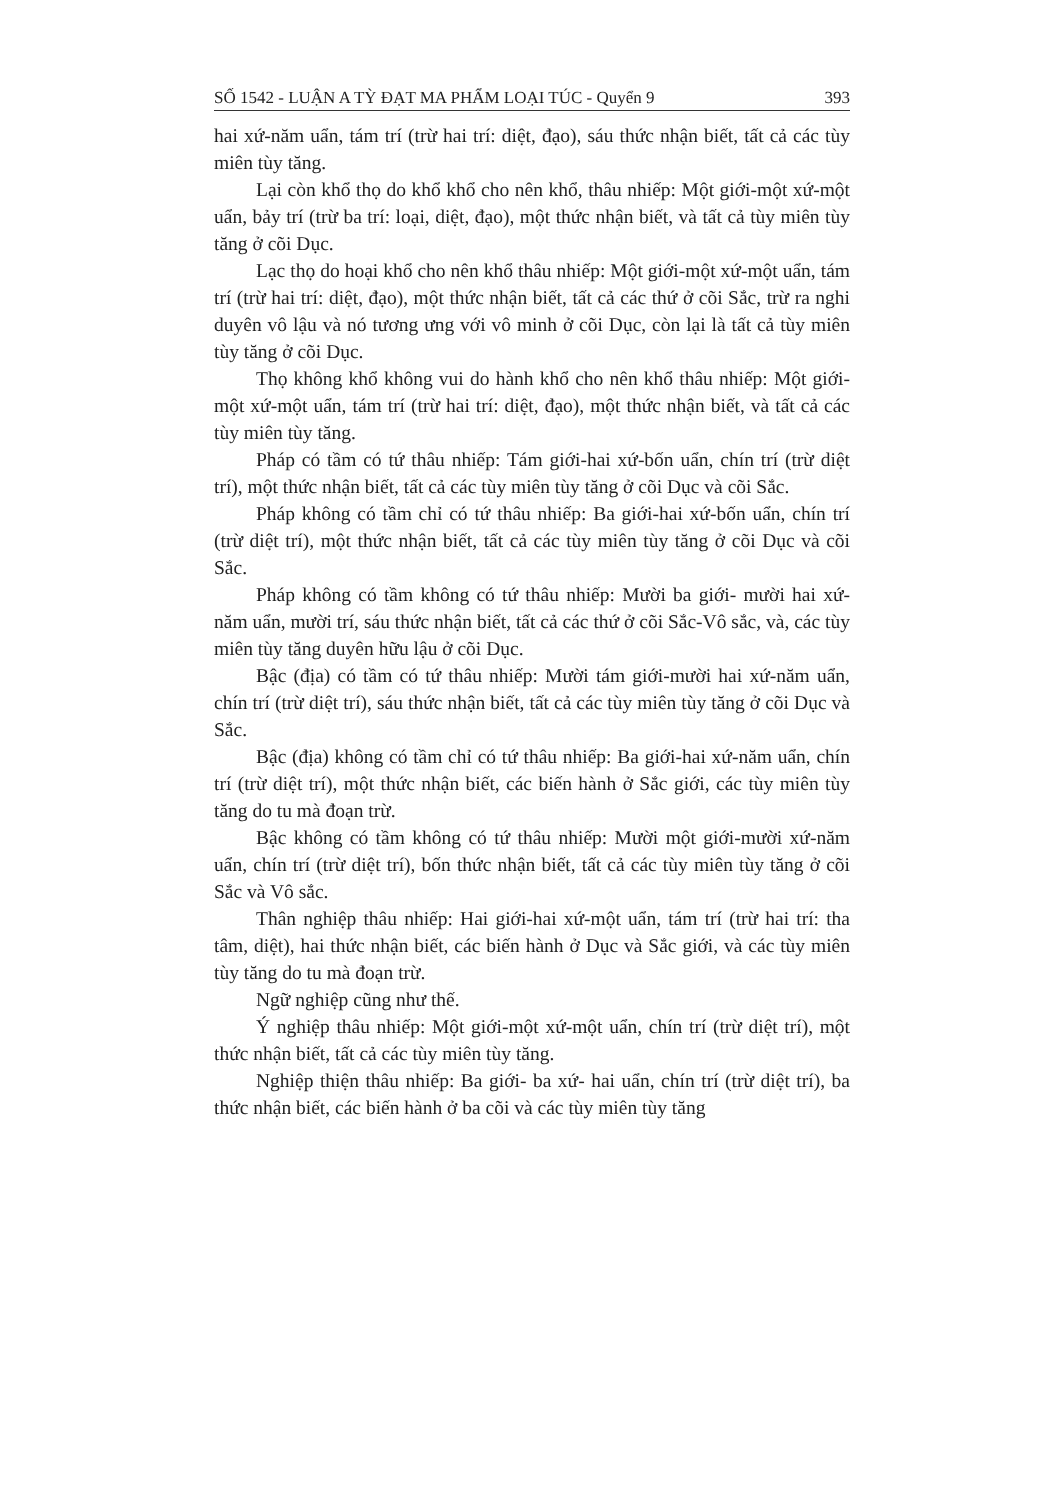SỐ 1542 - LUẬN A TỲ ĐẠT MA PHẨM LOẠI TÚC - Quyển 9 393
hai xứ-năm uẩn, tám trí (trừ hai trí: diệt, đạo), sáu thức nhận biết, tất cả các tùy miên tùy tăng.
Lại còn khổ thọ do khổ khổ cho nên khổ, thâu nhiếp: Một giới-một xứ-một uẩn, bảy trí (trừ ba trí: loại, diệt, đạo), một thức nhận biết, và tất cả tùy miên tùy tăng ở cõi Dục.
Lạc thọ do hoại khổ cho nên khổ thâu nhiếp: Một giới-một xứ-một uẩn, tám trí (trừ hai trí: diệt, đạo), một thức nhận biết, tất cả các thứ ở cõi Sắc, trừ ra nghi duyên vô lậu và nó tương ưng với vô minh ở cõi Dục, còn lại là tất cả tùy miên tùy tăng ở cõi Dục.
Thọ không khổ không vui do hành khổ cho nên khổ thâu nhiếp: Một giới-một xứ-một uẩn, tám trí (trừ hai trí: diệt, đạo), một thức nhận biết, và tất cả các tùy miên tùy tăng.
Pháp có tầm có tứ thâu nhiếp: Tám giới-hai xứ-bốn uẩn, chín trí (trừ diệt trí), một thức nhận biết, tất cả các tùy miên tùy tăng ở cõi Dục và cõi Sắc.
Pháp không có tầm chỉ có tứ thâu nhiếp: Ba giới-hai xứ-bốn uẩn, chín trí (trừ diệt trí), một thức nhận biết, tất cả các tùy miên tùy tăng ở cõi Dục và cõi Sắc.
Pháp không có tầm không có tứ thâu nhiếp: Mười ba giới- mười hai xứ- năm uẩn, mười trí, sáu thức nhận biết, tất cả các thứ ở cõi Sắc-Vô sắc, và, các tùy miên tùy tăng duyên hữu lậu ở cõi Dục.
Bậc (địa) có tầm có tứ thâu nhiếp: Mười tám giới-mười hai xứ-năm uẩn, chín trí (trừ diệt trí), sáu thức nhận biết, tất cả các tùy miên tùy tăng ở cõi Dục và Sắc.
Bậc (địa) không có tầm chỉ có tứ thâu nhiếp: Ba giới-hai xứ-năm uẩn, chín trí (trừ diệt trí), một thức nhận biết, các biến hành ở Sắc giới, các tùy miên tùy tăng do tu mà đoạn trừ.
Bậc không có tầm không có tứ thâu nhiếp: Mười một giới-mười xứ-năm uẩn, chín trí (trừ diệt trí), bốn thức nhận biết, tất cả các tùy miên tùy tăng ở cõi Sắc và Vô sắc.
Thân nghiệp thâu nhiếp: Hai giới-hai xứ-một uẩn, tám trí (trừ hai trí: tha tâm, diệt), hai thức nhận biết, các biến hành ở Dục và Sắc giới, và các tùy miên tùy tăng do tu mà đoạn trừ.
Ngữ nghiệp cũng như thế.
Ý nghiệp thâu nhiếp: Một giới-một xứ-một uẩn, chín trí (trừ diệt trí), một thức nhận biết, tất cả các tùy miên tùy tăng.
Nghiệp thiện thâu nhiếp: Ba giới- ba xứ- hai uẩn, chín trí (trừ diệt trí), ba thức nhận biết, các biến hành ở ba cõi và các tùy miên tùy tăng